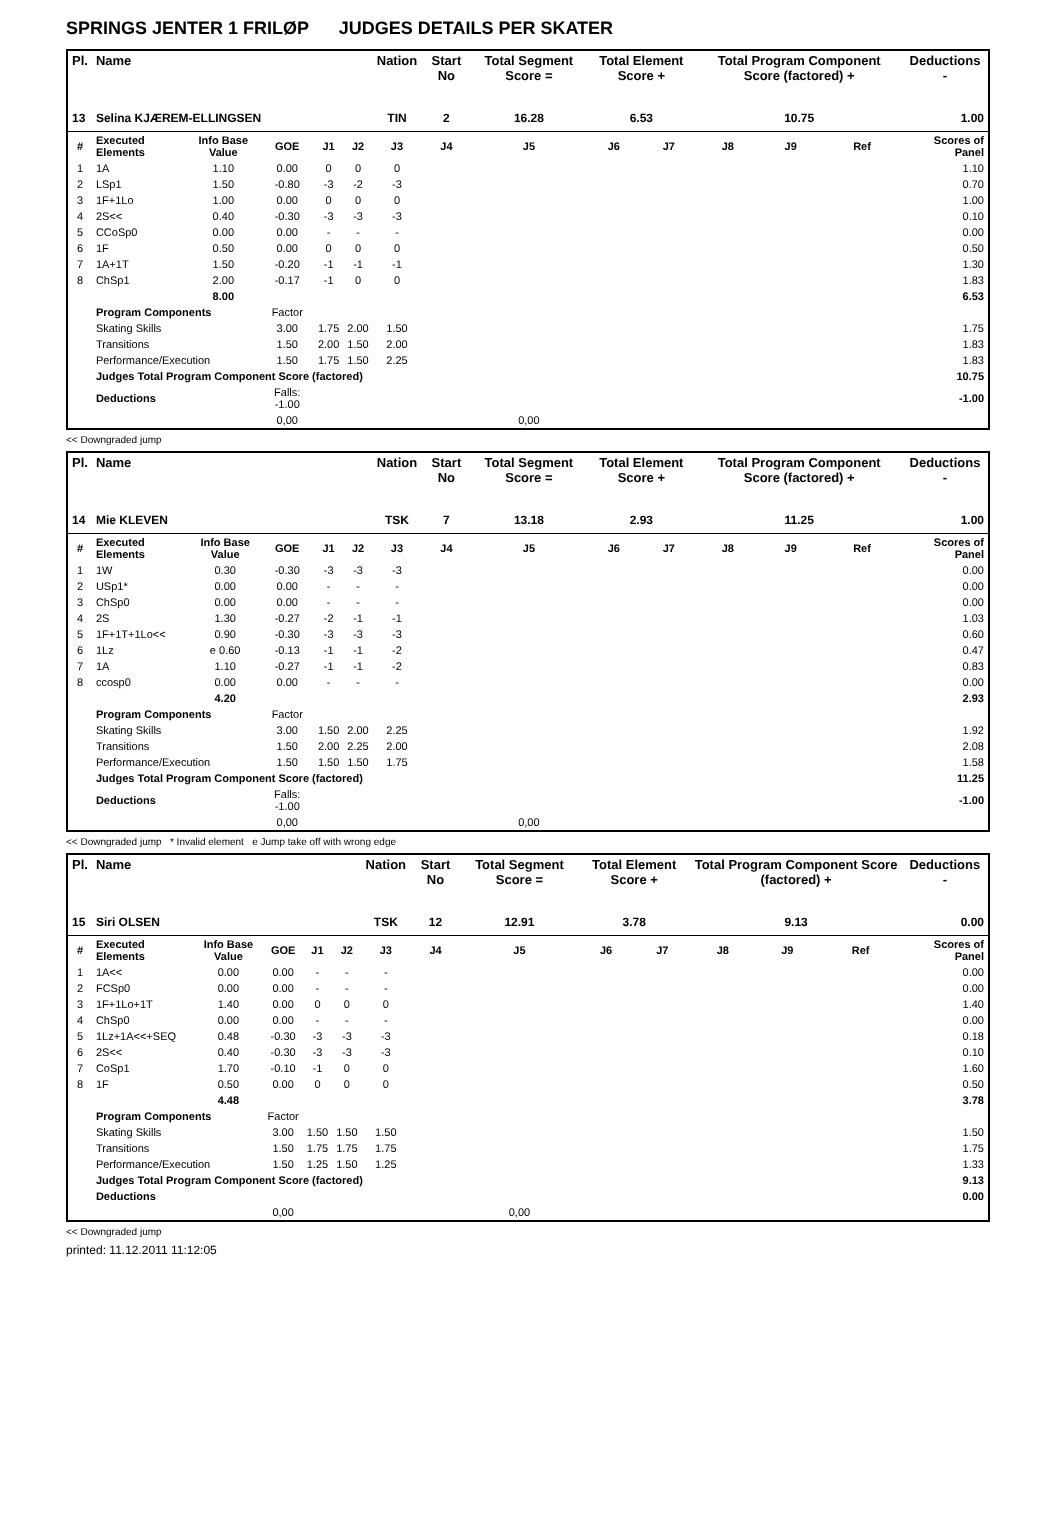SPRINGS JENTER 1 FRILØP JUDGES DETAILS PER SKATER
| Pl. | Name | | | | | Nation | Start No | Total Segment Score = | Total Element Score + | | Total Program Component Score (factored) + | | | Deductions - |
| --- | --- | --- | --- | --- | --- | --- | --- | --- | --- | --- | --- | --- | --- | --- |
| 13 | Selina KJÆREM-ELLINGSEN | | | | | TIN | 2 | 16.28 | 6.53 | | 10.75 | | | 1.00 |
| # | Executed Elements | Info Base Value | GOE | J1 | J2 | J3 | J4 | J5 | J6 | J7 | J8 | J9 | Ref | Scores of Panel |
| 1 | 1A | 1.10 | 0.00 | 0 | 0 | 0 | | | | | | | | 1.10 |
| 2 | LSp1 | 1.50 | -0.80 | -3 | -2 | -3 | | | | | | | | 0.70 |
| 3 | 1F+1Lo | 1.00 | 0.00 | 0 | 0 | 0 | | | | | | | | 1.00 |
| 4 | 2S<< | 0.40 | -0.30 | -3 | -3 | -3 | | | | | | | | 0.10 |
| 5 | CCoSp0 | 0.00 | 0.00 | - | - | - | | | | | | | | 0.00 |
| 6 | 1F | 0.50 | 0.00 | 0 | 0 | 0 | | | | | | | | 0.50 |
| 7 | 1A+1T | 1.50 | -0.20 | -1 | -1 | -1 | | | | | | | | 1.30 |
| 8 | ChSp1 | 2.00 | -0.17 | -1 | 0 | 0 | | | | | | | | 1.83 |
| | | 8.00 | | | | | | | | | | | | 6.53 |
| | Program Components | | Factor | | | | | | | | | | | |
| | Skating Skills | | 3.00 | 1.75 | 2.00 | 1.50 | | | | | | | | 1.75 |
| | Transitions | | 1.50 | 2.00 | 1.50 | 2.00 | | | | | | | | 1.83 |
| | Performance/Execution | | 1.50 | 1.75 | 1.50 | 2.25 | | | | | | | | 1.83 |
| | Judges Total Program Component Score (factored) | | | | | | | | | | | | | 10.75 |
| | Deductions | | Falls: -1.00 | | | | | | | | | | | -1.00 |
| | | | 0,00 | | | | | 0,00 | | | | | | |
<< Downgraded jump
| Pl. | Name | | | | | Nation | Start No | Total Segment Score = | Total Element Score + | | Total Program Component Score (factored) + | | | Deductions - |
| --- | --- | --- | --- | --- | --- | --- | --- | --- | --- | --- | --- | --- | --- | --- |
| 14 | Mie KLEVEN | | | | | TSK | 7 | 13.18 | 2.93 | | 11.25 | | | 1.00 |
| # | Executed Elements | Info Base Value | GOE | J1 | J2 | J3 | J4 | J5 | J6 | J7 | J8 | J9 | Ref | Scores of Panel |
| 1 | 1W | 0.30 | -0.30 | -3 | -3 | -3 | | | | | | | | 0.00 |
| 2 | USp1* | 0.00 | 0.00 | - | - | - | | | | | | | | 0.00 |
| 3 | ChSp0 | 0.00 | 0.00 | - | - | - | | | | | | | | 0.00 |
| 4 | 2S | 1.30 | -0.27 | -2 | -1 | -1 | | | | | | | | 1.03 |
| 5 | 1F+1T+1Lo<< | 0.90 | -0.30 | -3 | -3 | -3 | | | | | | | | 0.60 |
| 6 | 1Lz | e 0.60 | -0.13 | -1 | -1 | -2 | | | | | | | | 0.47 |
| 7 | 1A | 1.10 | -0.27 | -1 | -1 | -2 | | | | | | | | 0.83 |
| 8 | ccosp0 | 0.00 | 0.00 | - | - | - | | | | | | | | 0.00 |
| | | 4.20 | | | | | | | | | | | | 2.93 |
| | Program Components | | Factor | | | | | | | | | | | |
| | Skating Skills | | 3.00 | 1.50 | 2.00 | 2.25 | | | | | | | | 1.92 |
| | Transitions | | 1.50 | 2.00 | 2.25 | 2.00 | | | | | | | | 2.08 |
| | Performance/Execution | | 1.50 | 1.50 | 1.50 | 1.75 | | | | | | | | 1.58 |
| | Judges Total Program Component Score (factored) | | | | | | | | | | | | | 11.25 |
| | Deductions | | Falls: -1.00 | | | | | | | | | | | -1.00 |
| | | | 0,00 | | | | | 0,00 | | | | | | |
<< Downgraded jump * Invalid element e Jump take off with wrong edge
| Pl. | Name | | | | | Nation | Start No | Total Segment Score = | Total Element Score + | | Total Program Component Score (factored) + | | | Deductions - |
| --- | --- | --- | --- | --- | --- | --- | --- | --- | --- | --- | --- | --- | --- | --- |
| 15 | Siri OLSEN | | | | | TSK | 12 | 12.91 | 3.78 | | 9.13 | | | 0.00 |
| # | Executed Elements | Info Base Value | GOE | J1 | J2 | J3 | J4 | J5 | J6 | J7 | J8 | J9 | Ref | Scores of Panel |
| 1 | 1A<< | 0.00 | 0.00 | - | - | - | | | | | | | | 0.00 |
| 2 | FCSp0 | 0.00 | 0.00 | - | - | - | | | | | | | | 0.00 |
| 3 | 1F+1Lo+1T | 1.40 | 0.00 | 0 | 0 | 0 | | | | | | | | 1.40 |
| 4 | ChSp0 | 0.00 | 0.00 | - | - | - | | | | | | | | 0.00 |
| 5 | 1Lz+1A<<+SEQ | 0.48 | -0.30 | -3 | -3 | -3 | | | | | | | | 0.18 |
| 6 | 2S<< | 0.40 | -0.30 | -3 | -3 | -3 | | | | | | | | 0.10 |
| 7 | CoSp1 | 1.70 | -0.10 | -1 | 0 | 0 | | | | | | | | 1.60 |
| 8 | 1F | 0.50 | 0.00 | 0 | 0 | 0 | | | | | | | | 0.50 |
| | | 4.48 | | | | | | | | | | | | 3.78 |
| | Program Components | | Factor | | | | | | | | | | | |
| | Skating Skills | | 3.00 | 1.50 | 1.50 | 1.50 | | | | | | | | 1.50 |
| | Transitions | | 1.50 | 1.75 | 1.75 | 1.75 | | | | | | | | 1.75 |
| | Performance/Execution | | 1.50 | 1.25 | 1.50 | 1.25 | | | | | | | | 1.33 |
| | Judges Total Program Component Score (factored) | | | | | | | | | | | | | 9.13 |
| | Deductions | | | | | | | | | | | | | 0.00 |
| | | | 0,00 | | | | | 0,00 | | | | | | |
<< Downgraded jump
printed: 11.12.2011 11:12:05